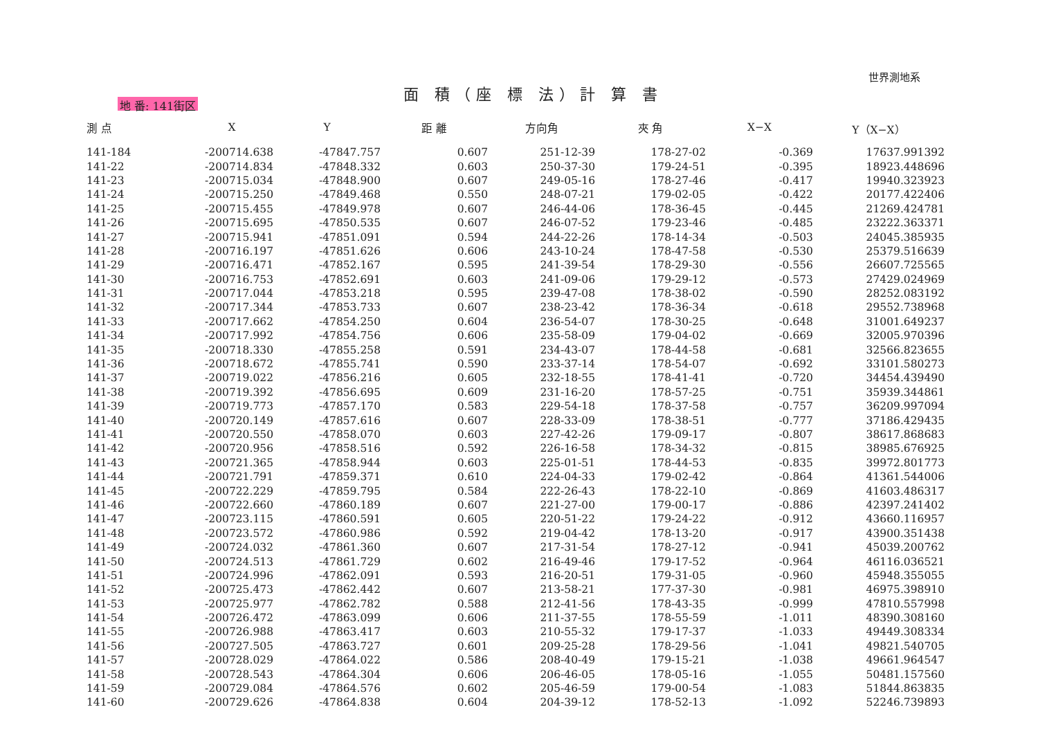地 番: 141街区
面 積（座 標 法）計 算 書
世界測地系
| 測 点 | X | Y | 距 離 | 方向角 | 夾 角 | X−X | Y（X−X） |
| --- | --- | --- | --- | --- | --- | --- | --- |
| 141-184 | -200714.638 | -47847.757 | 0.607 | 251-12-39 | 178-27-02 | -0.369 | 17637.991392 |
| 141-22 | -200714.834 | -47848.332 | 0.603 | 250-37-30 | 179-24-51 | -0.395 | 18923.448696 |
| 141-23 | -200715.034 | -47848.900 | 0.607 | 249-05-16 | 178-27-46 | -0.417 | 19940.323923 |
| 141-24 | -200715.250 | -47849.468 | 0.550 | 248-07-21 | 179-02-05 | -0.422 | 20177.422406 |
| 141-25 | -200715.455 | -47849.978 | 0.607 | 246-44-06 | 178-36-45 | -0.445 | 21269.424781 |
| 141-26 | -200715.695 | -47850.535 | 0.607 | 246-07-52 | 179-23-46 | -0.485 | 23222.363371 |
| 141-27 | -200715.941 | -47851.091 | 0.594 | 244-22-26 | 178-14-34 | -0.503 | 24045.385935 |
| 141-28 | -200716.197 | -47851.626 | 0.606 | 243-10-24 | 178-47-58 | -0.530 | 25379.516639 |
| 141-29 | -200716.471 | -47852.167 | 0.595 | 241-39-54 | 178-29-30 | -0.556 | 26607.725565 |
| 141-30 | -200716.753 | -47852.691 | 0.603 | 241-09-06 | 179-29-12 | -0.573 | 27429.024969 |
| 141-31 | -200717.044 | -47853.218 | 0.595 | 239-47-08 | 178-38-02 | -0.590 | 28252.083192 |
| 141-32 | -200717.344 | -47853.733 | 0.607 | 238-23-42 | 178-36-34 | -0.618 | 29552.738968 |
| 141-33 | -200717.662 | -47854.250 | 0.604 | 236-54-07 | 178-30-25 | -0.648 | 31001.649237 |
| 141-34 | -200717.992 | -47854.756 | 0.606 | 235-58-09 | 179-04-02 | -0.669 | 32005.970396 |
| 141-35 | -200718.330 | -47855.258 | 0.591 | 234-43-07 | 178-44-58 | -0.681 | 32566.823655 |
| 141-36 | -200718.672 | -47855.741 | 0.590 | 233-37-14 | 178-54-07 | -0.692 | 33101.580273 |
| 141-37 | -200719.022 | -47856.216 | 0.605 | 232-18-55 | 178-41-41 | -0.720 | 34454.439490 |
| 141-38 | -200719.392 | -47856.695 | 0.609 | 231-16-20 | 178-57-25 | -0.751 | 35939.344861 |
| 141-39 | -200719.773 | -47857.170 | 0.583 | 229-54-18 | 178-37-58 | -0.757 | 36209.997094 |
| 141-40 | -200720.149 | -47857.616 | 0.607 | 228-33-09 | 178-38-51 | -0.777 | 37186.429435 |
| 141-41 | -200720.550 | -47858.070 | 0.603 | 227-42-26 | 179-09-17 | -0.807 | 38617.868683 |
| 141-42 | -200720.956 | -47858.516 | 0.592 | 226-16-58 | 178-34-32 | -0.815 | 38985.676925 |
| 141-43 | -200721.365 | -47858.944 | 0.603 | 225-01-51 | 178-44-53 | -0.835 | 39972.801773 |
| 141-44 | -200721.791 | -47859.371 | 0.610 | 224-04-33 | 179-02-42 | -0.864 | 41361.544006 |
| 141-45 | -200722.229 | -47859.795 | 0.584 | 222-26-43 | 178-22-10 | -0.869 | 41603.486317 |
| 141-46 | -200722.660 | -47860.189 | 0.607 | 221-27-00 | 179-00-17 | -0.886 | 42397.241402 |
| 141-47 | -200723.115 | -47860.591 | 0.605 | 220-51-22 | 179-24-22 | -0.912 | 43660.116957 |
| 141-48 | -200723.572 | -47860.986 | 0.592 | 219-04-42 | 178-13-20 | -0.917 | 43900.351438 |
| 141-49 | -200724.032 | -47861.360 | 0.607 | 217-31-54 | 178-27-12 | -0.941 | 45039.200762 |
| 141-50 | -200724.513 | -47861.729 | 0.602 | 216-49-46 | 179-17-52 | -0.964 | 46116.036521 |
| 141-51 | -200724.996 | -47862.091 | 0.593 | 216-20-51 | 179-31-05 | -0.960 | 45948.355055 |
| 141-52 | -200725.473 | -47862.442 | 0.607 | 213-58-21 | 177-37-30 | -0.981 | 46975.398910 |
| 141-53 | -200725.977 | -47862.782 | 0.588 | 212-41-56 | 178-43-35 | -0.999 | 47810.557998 |
| 141-54 | -200726.472 | -47863.099 | 0.606 | 211-37-55 | 178-55-59 | -1.011 | 48390.308160 |
| 141-55 | -200726.988 | -47863.417 | 0.603 | 210-55-32 | 179-17-37 | -1.033 | 49449.308334 |
| 141-56 | -200727.505 | -47863.727 | 0.601 | 209-25-28 | 178-29-56 | -1.041 | 49821.540705 |
| 141-57 | -200728.029 | -47864.022 | 0.586 | 208-40-49 | 179-15-21 | -1.038 | 49661.964547 |
| 141-58 | -200728.543 | -47864.304 | 0.606 | 206-46-05 | 178-05-16 | -1.055 | 50481.157560 |
| 141-59 | -200729.084 | -47864.576 | 0.602 | 205-46-59 | 179-00-54 | -1.083 | 51844.863835 |
| 141-60 | -200729.626 | -47864.838 | 0.604 | 204-39-12 | 178-52-13 | -1.092 | 52246.739893 |